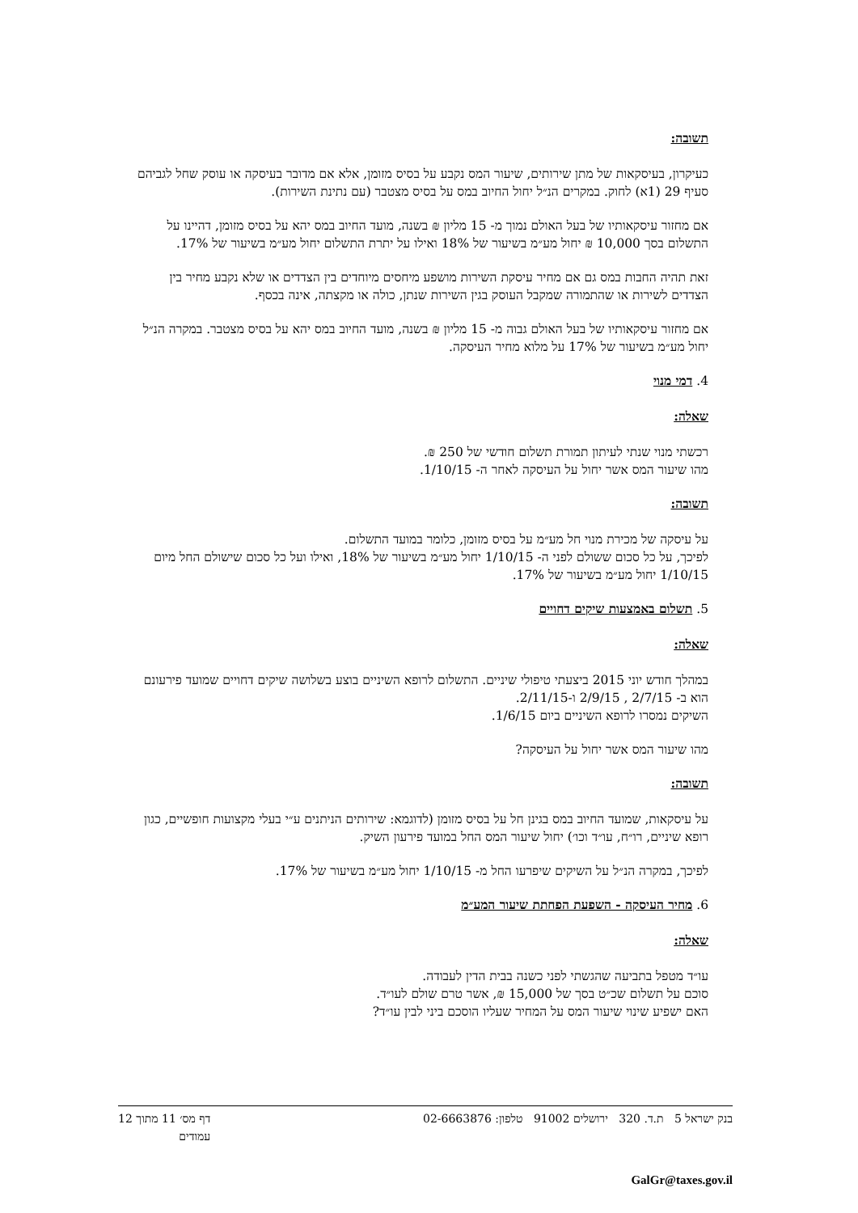תשובה:
כעיקרון, בעיסקאות של מתן שירותים, שיעור המס נקבע על בסיס מזומן, אלא אם מדובר בעיסקה או עוסק שחל לגביהם סעיף 29 (1א) לחוק. במקרים הנ״ל יחול החיוב במס על בסיס מצטבר (עם נתינת השירות).
אם מחזור עיסקאותיו של בעל האולם נמוך מ- 15 מליון ₪ בשנה, מועד החיוב במס יהא על בסיס מזומן, דהיינו על התשלום בסך 10,000 ₪ יחול מע״מ בשיעור של 18% ואילו על יתרת התשלום יחול מע״מ בשיעור של 17%.
זאת תהיה החבות במס גם אם מחיר עיסקת השירות מושפע מיחסים מיוחדים בין הצדדים או שלא נקבע מחיר בין הצדדים לשירות או שהתמורה שמקבל העוסק בגין השירות שנתן, כולה או מקצתה, אינה בכסף.
אם מחזור עיסקאותיו של בעל האולם גבוה מ- 15 מליון ₪ בשנה, מועד החיוב במס יהא על בסיס מצטבר. במקרה הנ״ל יחול מע״מ בשיעור של 17% על מלוא מחיר העיסקה.
4. דמי מנוי
שאלה:
רכשתי מנוי שנתי לעיתון תמורת תשלום חודשי של 250 ₪.
מהו שיעור המס אשר יחול על העיסקה לאחר ה- 1/10/15.
תשובה:
על עיסקה של מכירת מנוי חל מע״מ על בסיס מזומן, כלומר במועד התשלום.
לפיכך, על כל סכום ששולם לפני ה- 1/10/15 יחול מע״מ בשיעור של 18%, ואילו ועל כל סכום שישולם החל מיום 1/10/15 יחול מע״מ בשיעור של 17%.
5. תשלום באמצעות שיקים דחויים
שאלה:
במהלך חודש יוני 2015 ביצעתי טיפולי שיניים. התשלום לרופא השיניים בוצע בשלושה שיקים דחויים שמועד פירעונם הוא ב- 2/7/15 , 2/9/15 ו-2/11/15.
השיקים נמסרו לרופא השיניים ביום 1/6/15.
מהו שיעור המס אשר יחול על העיסקה?
תשובה:
על עיסקאות, שמועד החיוב במס בגינן חל על בסיס מזומן (לדוגמא: שירותים הניתנים ע״י בעלי מקצועות חופשיים, כגון רופא שיניים, רו״ח, עו״ד וכו׳) יחול שיעור המס החל במועד פירעון השיק.
לפיכך, במקרה הנ״ל על השיקים שיפרעו החל מ- 1/10/15 יחול מע״מ בשיעור של 17%.
6. מחיר העיסקה - השפעת הפחתת שיעור המע״מ
שאלה:
עו״ד מטפל בתביעה שהגשתי לפני כשנה בבית הדין לעבודה.
סוכם על תשלום שכ״ט בסך של 15,000 ₪, אשר טרם שולם לעו״ד.
האם ישפיע שינוי שיעור המס על המחיר שעליו הוסכם ביני לבין עו״ד?
בנק ישראל 5 ת.ד. 320 ירושלים 91002 טלפון: 02-6663876 דף מס׳ 11 מתוך 12
עמודים
GalGr@taxes.gov.il